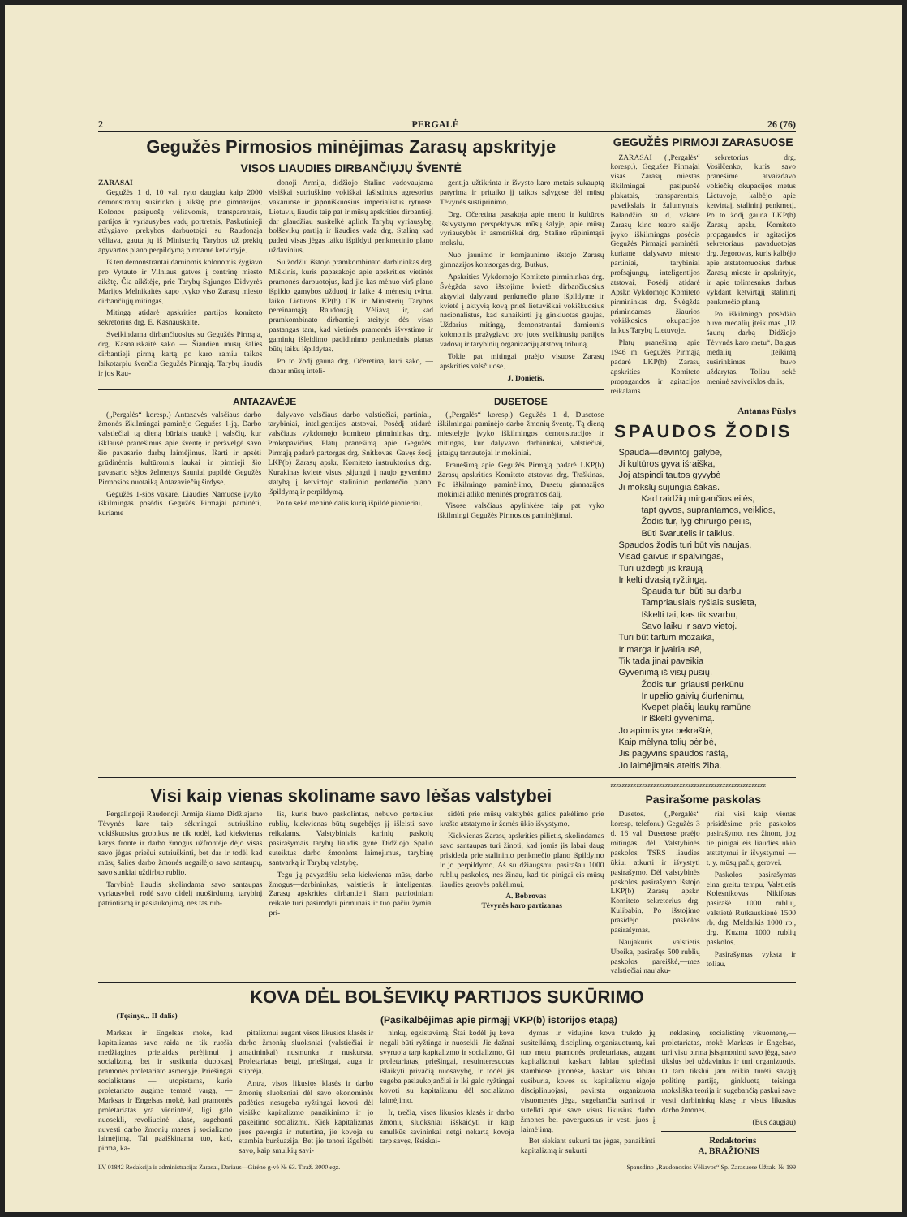2 PERGALĖ 26 (76)
Gegužės Pirmosios minėjimas Zarasų apskrityje
VISOS LIAUDIES DIRBANČIŲJŲ ŠVENTĖ
ZARASAI
Gegužės 1 d. 10 val. ryto daugiau kaip 2000 demonstrantų susirinko į aikštę prie gimnazijos. Kolonos pasipuošę vėliavomis, transparentais, partijos ir vyriausybės vadų portretais. Paskutinieji atžygiavo prekybos darbuotojai su Raudonąja vėliava, gauta jų iš Ministerių Tarybos už prekių apyvartos plano perpildymą pirmame ketvirtyje.
Iš ten demonstrantai darniomis kolonomis žygiavo pro Vytauto ir Vilniaus gatves į centrinę miesto aikštę. Čia aikštėje, prie Tarybų Sąjungos Didvyrės Marijos Melnikaitės kapo įvyko viso Zarasų miesto dirbančiųjų mitingas.
Mitingą atidarė apskrities partijos komiteto sekretorius drg. E. Kasnauskaitė.
Sveikindama dirbančiuosius su Gegužės Pirmąja, drg. Kasnauskaitė sako — Šiandien mūsų šalies dirbantieji pirmą kartą po karo ramiu taikos laikotarpiu švenčia Gegužės Pirmąją. Tarybų liaudis ir jos Rau-
donoji Armija, didžiojo Stalino vadovaujama visiškai sutriuškino vokiškai fašistinius agresorius vakaruose ir japoniškuosius imperialistus rytuose. Lietuvių liaudis taip pat ir mūsų apskrities dirbantieji dar glaudžiau susitelkė aplink Tarybų vyriausybę, bolševikų partiją ir liaudies vadą drg. Staliną kad padėti visas jėgas laiku išpildyti penkmetinio plano uždavinius.
Su žodžiu išstojo pramkombinato darbininkas drg. Miškinis, kuris papasakojo apie apskrities vietinės pramonės darbuotojus, kad jie kas mėnuo virš plano išpildo gamybos užduotį ir laike 4 mėnesių tvirtai laiko Lietuvos KP(b) CK ir Ministerių Tarybos pereinamąją Raudonąją Vėliavą ir, kad pramkombinato dirbantieji ateityje dės visas pastangas tam, kad vietinės pramonės išvystimo ir gaminių išleidimo padidinimo penkmetinis planas būtų laiku išpildytas.
Po to žodį gauna drg. Očeretina, kuri sako, — dabar mūsų inteli-
gentija užtikrinta ir išvysto karo metais sukauptą patyrimą ir pritaiko jį taikos sąlygose dėl mūsų Tėvynės sustiprinimo.
Drg. Očeretina pasakoja apie meno ir kultūros išsivystymo perspektyvas mūsų šalyje, apie mūsų vyriausybės ir asmeniškai drg. Stalino rūpinimąsi mokslu.
Nuo jaunimo ir komjaunimo išstojo Zarasų gimnazijos komsorgas drg. Butkus.
Apskrities Vykdomojo Komiteto pirmininkas drg. Švėgžda savo išstojime kvietė dirbančiuosius aktyviai dalyvauti penkmečio plano išpildyme ir kvietė į aktyvią kovą prieš lietuviškai vokiškuosius nacionalistus, kad sunaikinti jų ginkluotas gaujas. Uždarius mitingą, demonstrantai darniomis kolonomis pražygiavo pro juos sveikinusių partijos vadovų ir tarybinių organizacijų atstovų tribūną.
Tokie pat mitingai praėjo visuose Zarasų apskrities valsčiuose.
J. Donietis.
ANTAZAVĖJE
(„Pergalės“ koresp.) Antazavės valsčiaus darbo žmonės iškilmingai paminėjo Gegužės 1-ją. Darbo valstiečiai tą dieną būriais traukė į valsčių, kur išklausė pranešimus apie šventę ir peržvelgė savo šio pavasario darbų laimėjimus. Išarti ir apsėti grūdinėmis kultūromis laukai ir pirmieji šio pavasario sėjos želmenys šauniai papildė Gegužės Pirmosios nuotaiką Antazaviečių širdyse.
Gegužės 1-sios vakare, Liaudies Namuose įvyko iškilmingas posėdis Gegužės Pirmajai paminėti, kuriame
dalyvavo valsčiaus darbo valstiečiai, partiniai, tarybiniai, inteligentijos atstovai. Posėdį atidarė valsčiaus vykdomojo komiteto pirmininkas drg. Prokopavičius. Platų pranešimą apie Gegužės Pirmąją padarė partorgas drg. Snitkovas. Gavęs žodį LKP(b) Zarasų apskr. Komiteto instruktorius drg. Kurakinas kvietė visus įsijungti į naujo gyvenimo statybą į ketvirtojo stalininio penkmečio plano išpildymą ir perpildymą.
Po to sekė meninė dalis kurią išpildė pionieriai.
DUSETOSE
(„Pergalės“ koresp.) Gegužės 1 d. Dusetose iškilmingai paminėjo darbo žmonių šventę. Tą dieną miestelyje įvyko iškilmingos demonstracijos ir mitingas, kur dalyvavo darbininkai, valstiečiai, įstaigų tarnautojai ir mokiniai.
Pranešimą apie Gegužės Pirmąją padarė LKP(b) Zarasų apskrities Komiteto atstovas drg. Traškinas. Po iškilmingo paminėjimo, Dusetų gimnazijos mokiniai atliko meninės programos dalį.
Visose valsčiaus apylinkėse taip pat vyko iškilmingi Gegužės Pirmosios paminėjimai.
GEGUŽĖS PIRMOJI ZARASUOSE
ZARASAI („Pergalės“ koresp.). Gegužės Pirmajai visas Zarasų miestas iškilmingai pasipuošė plakatais, transparentais, paveikslais ir žalumynais. Balandžio 30 d. vakare Zarasų kino teatro salėje įvyko iškilmingas posėdis Gegužės Pirmajai paminėti, kuriame dalyvavo miesto partiniai, tarybiniai profsąjungų, inteligentijos atstovai. Posėdį atidarė Apskr. Vykdomojo Komiteto pirmininkas drg. Švėgžda primindamas žiaurios vokiškosios okupacijos laikus Tarybų Lietuvoje.
Platų pranešimą apie 1946 m. Gegužės Pirmąją padarė LKP(b) Zarasų apskrities Komiteto propagandos ir agitacijos reikalams
sekretorius drg. Vosilčenko, kuris savo pranešime atvaizdavo vokiečių okupacijos metus Lietuvoje, kalbėjo apie ketvirtąjį stalininį penkmetį. Po to žodį gauna LKP(b) Zarasų apskr. Komiteto propagandos ir agitacijos sekretoriaus pavaduotojas drg. Jegorovas, kuris kalbėjo apie atstatomuosius darbus Zarasų mieste ir apskrityje, ir apie tolimesnius darbus vykdant ketvirtąjį stalininį penkmečio planą.
Po iškilmingo posėdžio buvo medalių įteikimas „Už šaunų darbą Didžiojo Tėvynės karo metu“. Baigus medalių įteikimą susirinkimas buvo uždarytas. Toliau sekė meninė saviveiklos dalis.
Antanas Pūslys
SPAUDOS ŽODIS
Spauda—devintoji galybė,
Ji kultūros gyva išraiška,
Joj atspindi tautos gyvybė
Ji mokslų sujungia šakas.
Kad raidžių mirgančios eilės,
tapt gyvos, suprantamos, veiklios,
Žodis tur, lyg chirurgo peilis,
Būti švarutėlis ir taiklus.
Spaudos žodis turi būt vis naujas,
Visad gaivus ir spalvingas,
Turi uždegti jis kraują
Ir kelti dvasią ryžtingą.
Spauda turi būti su darbu
Tampriausiais ryšiais susieta,
Iškelti tai, kas tik svarbu,
Savo laiku ir savo vietoj.
Turi būt tartum mozaika,
Ir marga ir įvairiausė,
Tik tada jinai paveikia
Gyvenimą iš visų pusių.
Žodis turi griausti perkūnu
Ir upelio gaivių čiurlenimu,
Kvepėt plačių laukų ramūne
Ir iškelti gyvenimą.
Jo apimtis yra bekraštė,
Kaip mėlyna tolių bėribė,
Jis pagyvins spaudos raštą,
Jo laimėjimais ateitis žiba.
Visi kaip vienas skoliname savo lėšas valstybei
Pergalingoji Raudonoji Armija šiame Didžiajame Tėvynės kare taip sėkmingai sutriuškino vokiškuosius grobikus ne tik todėl, kad kiekvienas karys fronte ir darbo žmogus užfrontėje dėjo visas savo jėgas priešui sutriuškinti, bet dar ir todėl kad mūsų šalies darbo žmonės negailėjo savo santaupų, savo sunkiai uždirbto rublio.
Tarybinė liaudis skolindama savo santaupas vyriausybei, rodė savo didelį nuoširdumą, tarybinį patriotizmą ir pasiaukojimą, nes tas rub-
lis, kuris buvo paskolintas, nebuvo perteklius rublių, kiekvienas būtų sugebėjęs jį išleisti savo reikalams. Valstybiniais karinių paskolų pasirašymais tarybų liaudis gynė Didžiojo Spalio suteiktus darbo žmonėms laimėjimus, tarybinę santvarką ir Tarybų valstybę.
Tegu jų pavyzdžiu seka kiekvienas mūsų darbo žmogus—darbininkas, valstietis ir inteligentas. Zarasų apskrities dirbantieji šiam patriotiniam reikale turi pasirodyti pirmūnais ir tuo pačiu žymiai pri-
sidėti prie mūsų valstybės galios pakėlimo prie krašto atstatymo ir žemės ūkio išvystymo.
Kiekvienas Zarasų apskrities pilietis, skolindamas savo santaupas turi žinoti, kad jomis jis labai daug prisideda prie stalininio penkmečio plano išpildymo ir jo perpildymo. Aš su džiaugsmu pasirašau 1000 rublių paskolos, nes žinau, kad tie pinigai eis mūsų liaudies gerovės pakėlimui.
A. Bobrovas
Tėvynės karo partizanas
zzzzzzzzzzzzzzzzzzzzzzzzzzzzzzzzzzzzzzzzzzzzzzzzzzzzzz
Pasirašome paskolas
Dusetos. („Pergalės“ koresp. telefonu) Gegužės 3 d. 16 val. Dusetose praėjo mitingas dėl Valstybinės paskolos TSRS liaudies ūkiui atkurti ir išvystyti pasirašymo. Dėl valstybinės paskolos pasirašymo išstojo LKP(b) Zarasų apskr. Komiteto sekretorius drg. Kulibabin. Po išstojimo prasidėjo paskolos pasirašymas.
Naujakuris valstietis Ubeika, pasirašęs 500 rublių paskolos pareiškė,—mes valstiečiai naujaku-
riai visi kaip vienas prisidėsime prie paskolos pasirašymo, nes žinom, jog tie pinigai eis liaudies ūkio atstatymui ir išvystymui — t. y. mūsų pačių gerovei.
Paskolos pasirašymas eina greitu tempu. Valstietis Kolesnikovas Nikiforas pasirašė 1000 rublių, valstietė Rutkauskienė 1500 rb. drg. Meldaikis 1000 rb., drg. Kuzma 1000 rublių paskolos.
Pasirašymas vyksta ir toliau.
KOVA DĖL BOLŠEVIKŲ PARTIJOS SUKŪRIMO
(Tęsinys... II dalis)
(Pasikalbėjimas apie pirmąjį VKP(b) istorijos etapą)
Marksas ir Engelsas mokė, kad kapitalizmas savo raida ne tik ruošia medžiagines prielaidas perėjimui į socializmą, bet ir susikuria duobkasį pramonės proletariato asmenyje. Priešingai socialistams — utopistams, kurie proletariato augime tematė vargą, — Marksas ir Engelsas mokė, kad pramonės proletariatas yra vienintelė, ligi galo nuosekli, revoliucinė klasė, sugebanti nuvesti darbo žmonių mases į socializmo laimėjimą. Tai paaiškinama tuo, kad, pirma, ka-
pitalizmui augant visos likusios klasės ir darbo žmonių sluoksniai (valstiečiai ir amatininkai) nusmunka ir nuskursta. Proletariatas betgi, priešingai, auga ir stiprėja.
Antra, visos likusios klasės ir darbo žmonių sluoksniai dėl savo ekonominės padėties nesugeba ryžtingai kovoti dėl visiško kapitalizmo panaikinimo ir jo pakeitimo socializmu. Kiek kapitalizmas juos pavergia ir nuturtina, jie kovoja su stambia buržuazija. Bet jie tenori išgelbėti savo, kaip smulkių savi-
ninkų, egzistavimą. Štai kodėl jų kova negali būti ryžtinga ir nuosekli. Jie dažnai svyruoja tarp kapitalizmo ir socializmo. Gi proletariatas, priešingai, nesuinteresuotas išlaikyti privačią nuosavybę, ir todėl jis sugeba pasiaukojančiai ir iki galo ryžtingai kovoti su kapitalizmu dėl socializmo laimėjimo.
Ir, trečia, visos likusios klasės ir darbo žmonių sluoksniai išskaidyti ir kaip smulkūs savininkai netgi nekartą kovoja tarp savęs. Išsiskai-
dymas ir vidujinė kova trukdo jų susitelkimą, disciplinų, organizuotumą, kai tuo metu pramonės proletariatas, augant kapitalizmui kaskart labiau spiečiasi stambiose įmonėse, kaskart vis labiau susiburia, kovos su kapitalizmu eigoje disciplinuojasi, pavirsta organizuota visuomenės jėga, sugebančia surinkti ir sutelkti apie save visus likusius darbo žmones bei paverguosius ir vesti juos į laimėjimą.
Bet siekiant sukurti tas jėgas, panaikinti kapitalizmą ir sukurti
neklasinę, socialistinę visuomenę,— proletariatas, mokė Marksas ir Engelsas, turi visų pirma įsisąmoninti savo jėgą, savo tikslus bei uždavinius ir turi organizuotis. O tam tikslui jam reikia turėti savąją politinę partiją, ginkluotą teisinga moksliška teorija ir sugebančią paskui save vesti darbininkų klasę ir visus likusius darbo žmones.
(Bus daugiau)
Redaktorius
A. BRAŽIONIS
LV 01842 Redakcija ir administracija: Zarasai, Dariaus—Girėno g-vė № 63. Tiraž. 3000 egz. Spausdino „Raudonosios Vėliavos“ Sp. Zarasuose Užsak. № 199